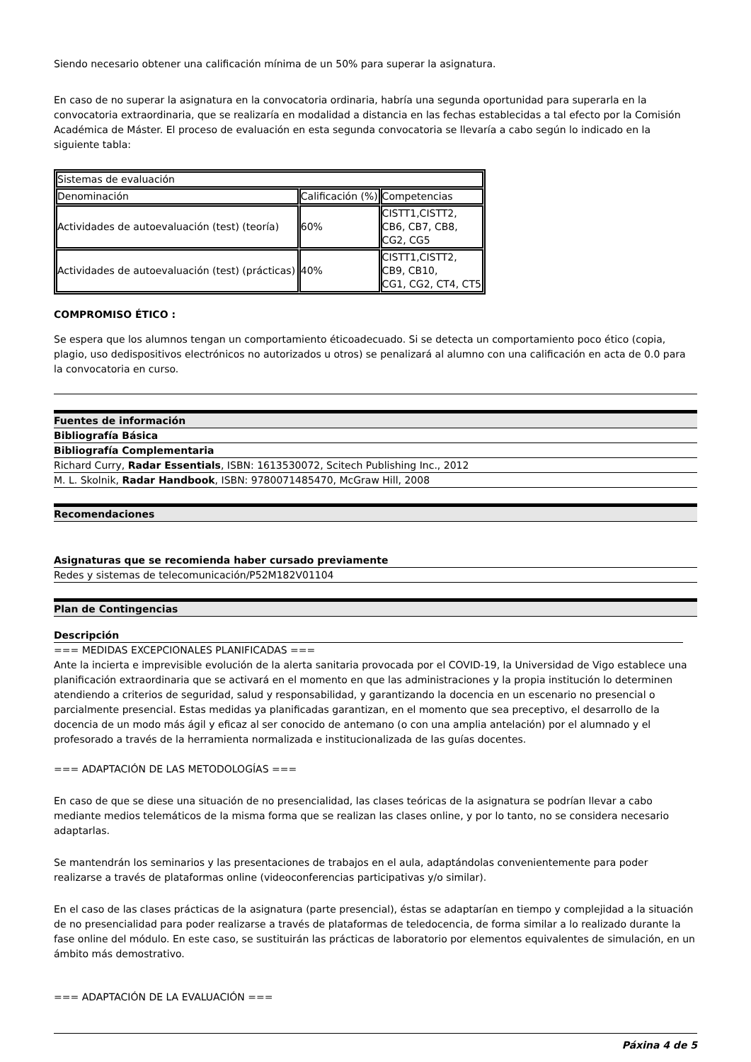Siendo necesario obtener una calificación mínima de un 50% para superar la asignatura.
En caso de no superar la asignatura en la convocatoria ordinaria, habría una segunda oportunidad para superarla en la convocatoria extraordinaria, que se realizaría en modalidad a distancia en las fechas establecidas a tal efecto por la Comisión Académica de Máster. El proceso de evaluación en esta segunda convocatoria se llevaría a cabo según lo indicado en la siguiente tabla:
| Sistemas de evaluación | | |
| Denominación | Calificación (%) | Competencias |
| Actividades de autoevaluación (test) (teoría) | 60% | CISTT1,CISTT2, CB6, CB7, CB8, CG2, CG5 |
| Actividades de autoevaluación (test) (prácticas) | 40% | CISTT1,CISTT2, CB9, CB10, CG1, CG2, CT4, CT5 |
COMPROMISO ÉTICO :
Se espera que los alumnos tengan un comportamiento éticoadecuado. Si se detecta un comportamiento poco ético (copia, plagio, uso dedispositivos electrónicos no autorizados u otros) se penalizará al alumno con una calificación en acta de 0.0 para la convocatoria en curso.
Fuentes de información
Bibliografía Básica
Bibliografía Complementaria
Richard Curry, Radar Essentials, ISBN: 1613530072, Scitech Publishing Inc., 2012
M. L. Skolnik, Radar Handbook, ISBN: 9780071485470, McGraw Hill, 2008
Recomendaciones
Asignaturas que se recomienda haber cursado previamente
Redes y sistemas de telecomunicación/P52M182V01104
Plan de Contingencias
Descripción
=== MEDIDAS EXCEPCIONALES PLANIFICADAS ===
Ante la incierta e imprevisible evolución de la alerta sanitaria provocada por el COVID-19, la Universidad de Vigo establece una planificación extraordinaria que se activará en el momento en que las administraciones y la propia institución lo determinen atendiendo a criterios de seguridad, salud y responsabilidad, y garantizando la docencia en un escenario no presencial o parcialmente presencial. Estas medidas ya planificadas garantizan, en el momento que sea preceptivo, el desarrollo de la docencia de un modo más ágil y eficaz al ser conocido de antemano (o con una amplia antelación) por el alumnado y el profesorado a través de la herramienta normalizada e institucionalizada de las guías docentes.
=== ADAPTACIÓN DE LAS METODOLOGÍAS ===
En caso de que se diese una situación de no presencialidad, las clases teóricas de la asignatura se podrían llevar a cabo mediante medios telemáticos de la misma forma que se realizan las clases online, y por lo tanto, no se considera necesario adaptarlas.
Se mantendrán los seminarios y las presentaciones de trabajos en el aula, adaptándolas convenientemente para poder realizarse a través de plataformas online (videoconferencias participativas y/o similar).
En el caso de las clases prácticas de la asignatura (parte presencial), éstas se adaptarían en tiempo y complejidad a la situación de no presencialidad para poder realizarse a través de plataformas de teledocencia, de forma similar a lo realizado durante la fase online del módulo. En este caso, se sustituirán las prácticas de laboratorio por elementos equivalentes de simulación, en un ámbito más demostrativo.
=== ADAPTACIÓN DE LA EVALUACIÓN ===
Páxina 4 de 5